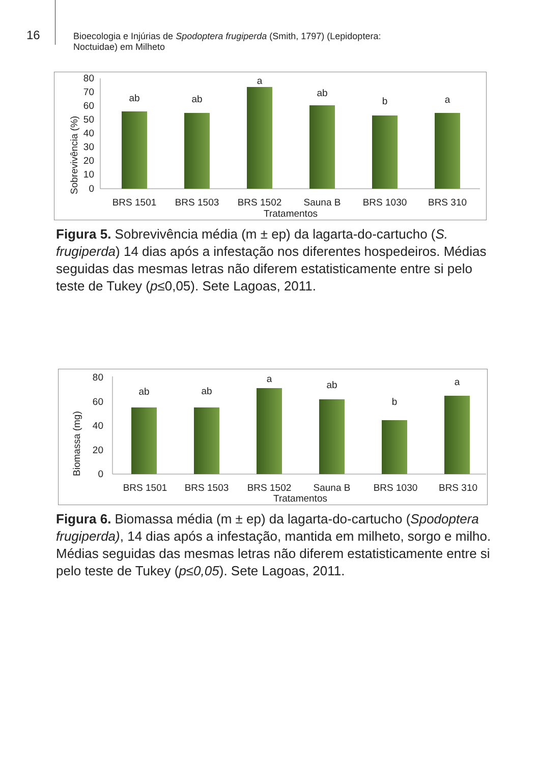16
Bioecologia e Injúrias de Spodoptera frugiperda (Smith, 1797) (Lepidoptera:
Noctuidae) em Milheto
Sobrevivência (%)
80
70
60
50
40
30
20
10
0
ab
ab
a
ab
b
a
BRS 1501
BRS 1503
BRS 1502
Sauna B
BRS 1030
BRS 310
Tratamentos
Figura 5. Sobrevivência média (m ± ep) da lagarta-do-cartucho (S. frugiperda) 14 dias após a infestação nos diferentes hospedeiros. Médias seguidas das mesmas letras não diferem estatisticamente entre si pelo teste de Tukey (p≤0,05). Sete Lagoas, 2011.
Biomassa (mg)
80
60
40
20
0
ab
ab
a
ab
b
a
BRS 1501
BRS 1503
BRS 1502
Sauna B
BRS 1030
BRS 310
Tratamentos
Figura 6. Biomassa média (m ± ep) da lagarta-do-cartucho (Spodoptera frugiperda), 14 dias após a infestação, mantida em milheto, sorgo e milho. Médias seguidas das mesmas letras não diferem estatisticamente entre si pelo teste de Tukey (p≤0,05). Sete Lagoas, 2011.